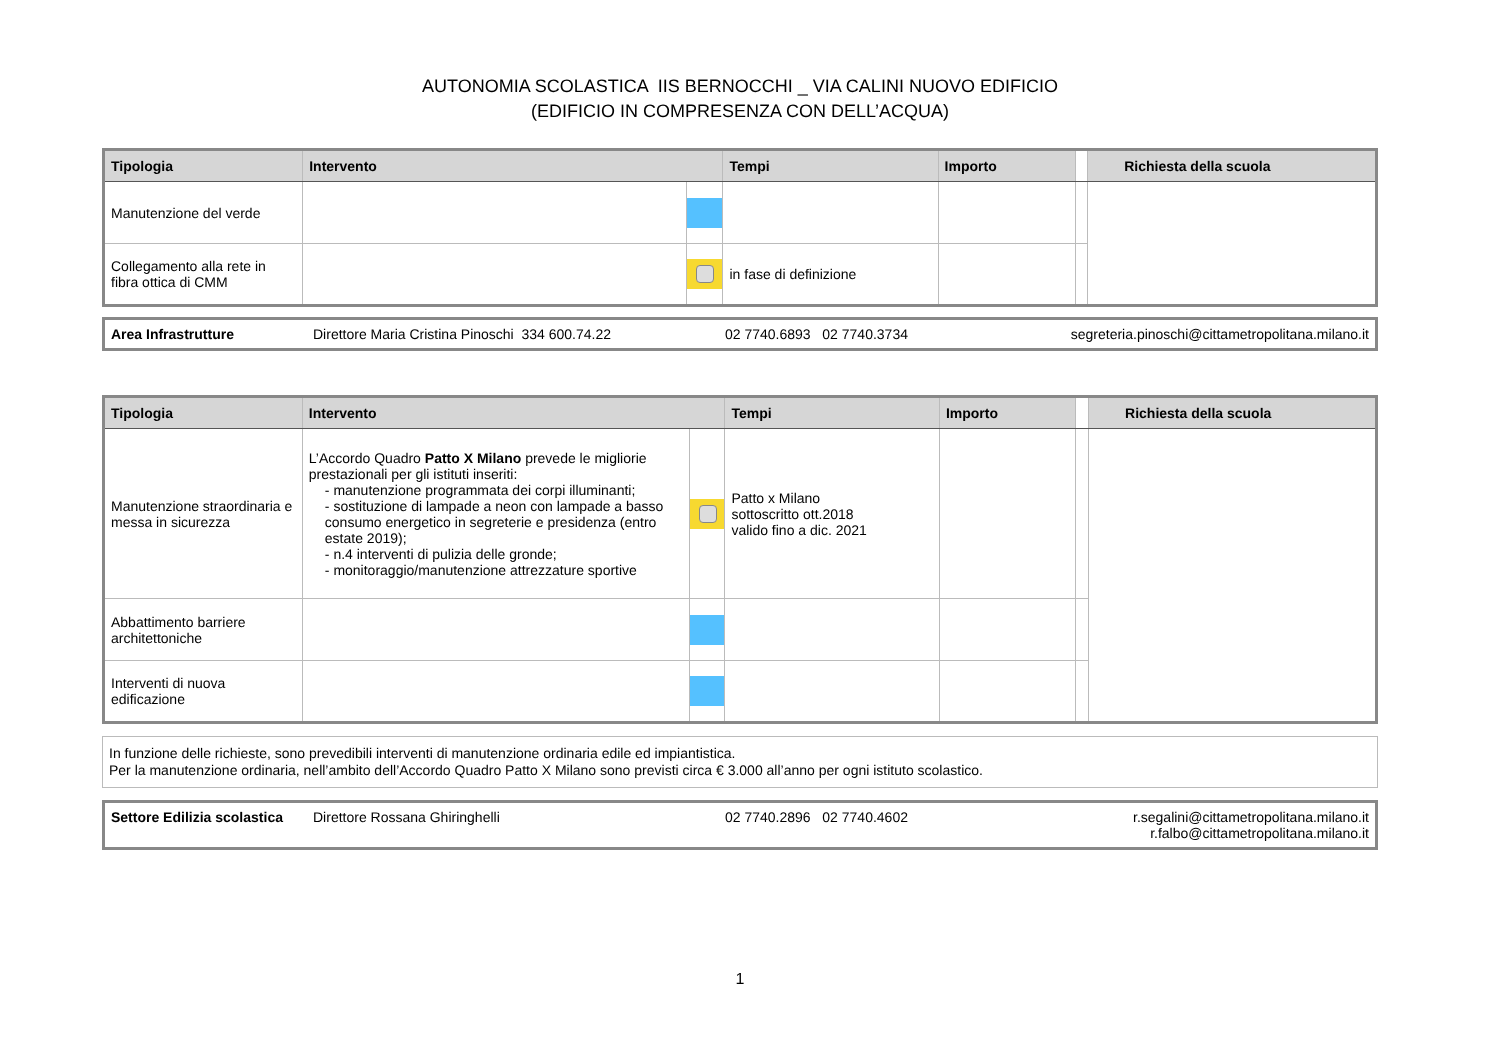AUTONOMIA SCOLASTICA IIS BERNOCCHI _ VIA CALINI NUOVO EDIFICIO
(EDIFICIO IN COMPRESENZA CON DELL’ACQUA)
| Tipologia | Intervento | | Tempi | Importo | | Richiesta della scuola |
| --- | --- | --- | --- | --- | --- | --- |
| Manutenzione del verde | | | | | | |
| Collegamento alla rete in fibra ottica di CMM | | | in fase di definizione | | | |
| Area Infrastrutture | Direttore Maria Cristina Pinoschi 334 600.74.22 | 02 7740.6893 02 7740.3734 | segreteria.pinoschi@cittametropolitana.milano.it |
| Tipologia | Intervento | | Tempi | Importo | | Richiesta della scuola |
| --- | --- | --- | --- | --- | --- | --- |
| Manutenzione straordinaria e messa in sicurezza | L’Accordo Quadro Patto X Milano prevede le migliorie prestazionali per gli istituti inseriti: - manutenzione programmata dei corpi illuminanti; - sostituzione di lampade a neon con lampade a basso consumo energetico in segreterie e presidenza (entro estate 2019); - n.4 interventi di pulizia delle gronde; - monitoraggio/manutenzione attrezzature sportive | | Patto x Milano sottoscritto ott.2018 valido fino a dic. 2021 | | | |
| Abbattimento barriere architettoniche | | | | | | |
| Interventi di nuova edificazione | | | | | | |
In funzione delle richieste, sono prevedibili interventi di manutenzione ordinaria edile ed impiantistica.
Per la manutenzione ordinaria, nell’ambito dell’Accordo Quadro Patto X Milano sono previsti circa € 3.000 all’anno per ogni istituto scolastico.
| Settore Edilizia scolastica | Direttore Rossana Ghiringhelli | 02 7740.2896 02 7740.4602 | r.segalini@cittametropolitana.milano.it r.falbo@cittametropolitana.milano.it |
1